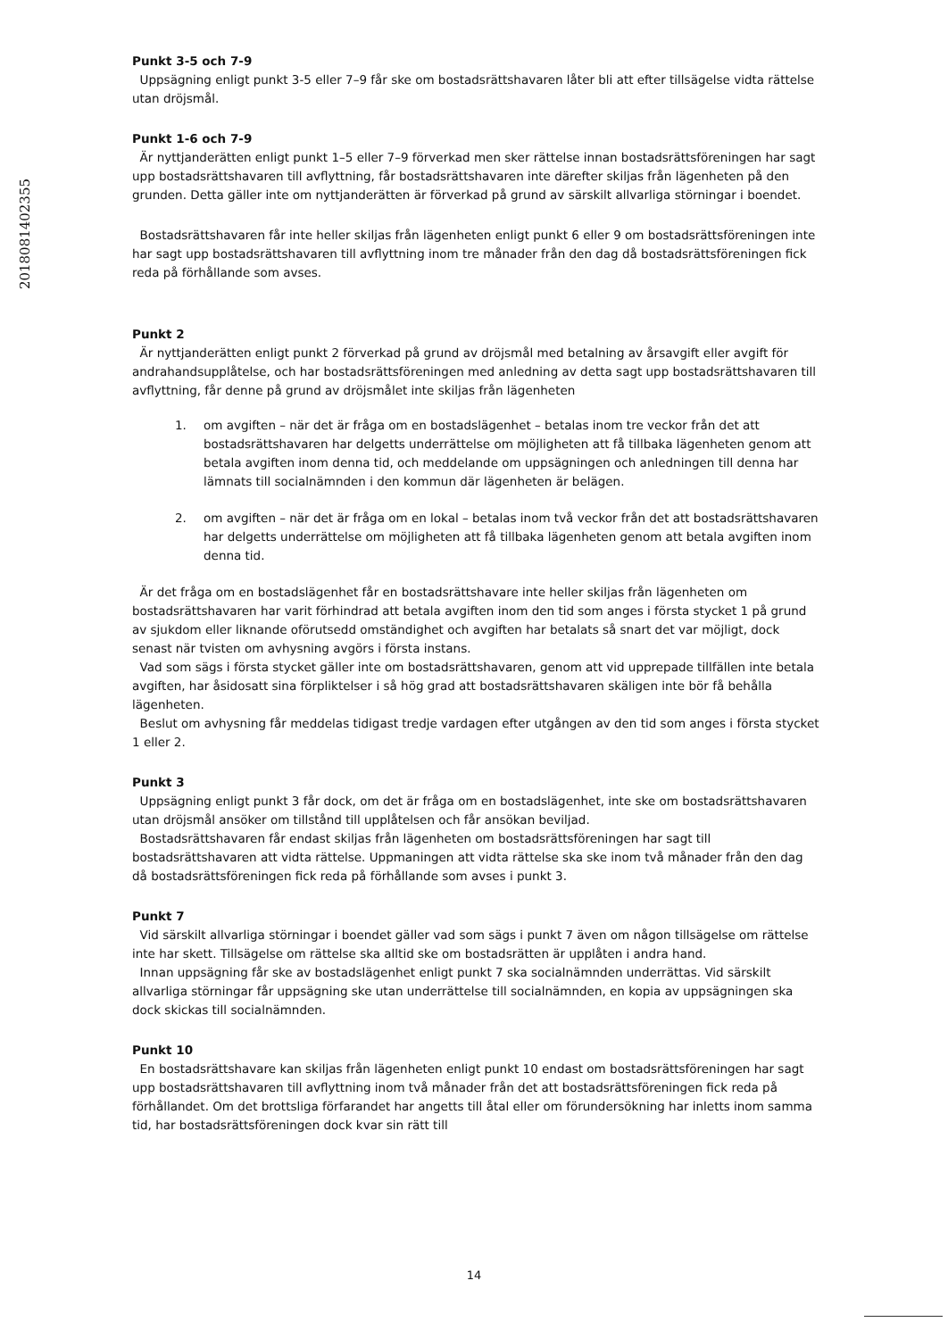201808140235​5
Punkt 3-5 och 7-9
Uppsägning enligt punkt 3-5 eller 7–9 får ske om bostadsrättshavaren låter bli att efter tillsägelse vidta rättelse utan dröjsmål.
Punkt 1-6 och 7-9
Är nyttjanderätten enligt punkt 1–5 eller 7–9 förverkad men sker rättelse innan bostadsrättsföreningen har sagt upp bostadsrättshavaren till avflyttning, får bostadsrättshavaren inte därefter skiljas från lägenheten på den grunden. Detta gäller inte om nyttjanderätten är förverkad på grund av särskilt allvarliga störningar i boendet.
Bostadsrättshavaren får inte heller skiljas från lägenheten enligt punkt 6 eller 9 om bostadsrättsföreningen inte har sagt upp bostadsrättshavaren till avflyttning inom tre månader från den dag då bostadsrättsföreningen fick reda på förhållande som avses.
Punkt 2
Är nyttjanderätten enligt punkt 2 förverkad på grund av dröjsmål med betalning av årsavgift eller avgift för andrahandsupplåtelse, och har bostadsrättsföreningen med anledning av detta sagt upp bostadsrättshavaren till avflyttning, får denne på grund av dröjsmålet inte skiljas från lägenheten
1. om avgiften – när det är fråga om en bostadslägenhet – betalas inom tre veckor från det att bostadsrättshavaren har delgetts underrättelse om möjligheten att få tillbaka lägenheten genom att betala avgiften inom denna tid, och meddelande om uppsägningen och anledningen till denna har lämnats till socialnämnden i den kommun där lägenheten är belägen.
2. om avgiften – när det är fråga om en lokal – betalas inom två veckor från det att bostadsrättshavaren har delgetts underrättelse om möjligheten att få tillbaka lägenheten genom att betala avgiften inom denna tid.
Är det fråga om en bostadslägenhet får en bostadsrättshavare inte heller skiljas från lägenheten om bostadsrättshavaren har varit förhindrad att betala avgiften inom den tid som anges i första stycket 1 på grund av sjukdom eller liknande oförutsedd omständighet och avgiften har betalats så snart det var möjligt, dock senast när tvisten om avhysning avgörs i första instans.
Vad som sägs i första stycket gäller inte om bostadsrättshavaren, genom att vid upprepade tillfällen inte betala avgiften, har åsidosatt sina förpliktelser i så hög grad att bostadsrättshavaren skäligen inte bör få behålla lägenheten.
Beslut om avhysning får meddelas tidigast tredje vardagen efter utgången av den tid som anges i första stycket 1 eller 2.
Punkt 3
Uppsägning enligt punkt 3 får dock, om det är fråga om en bostadslägenhet, inte ske om bostadsrättshavaren utan dröjsmål ansöker om tillstånd till upplåtelsen och får ansökan beviljad.
Bostadsrättshavaren får endast skiljas från lägenheten om bostadsrättsföreningen har sagt till bostadsrättshavaren att vidta rättelse. Uppmaningen att vidta rättelse ska ske inom två månader från den dag då bostadsrättsföreningen fick reda på förhållande som avses i punkt 3.
Punkt 7
Vid särskilt allvarliga störningar i boendet gäller vad som sägs i punkt 7 även om någon tillsägelse om rättelse inte har skett. Tillsägelse om rättelse ska alltid ske om bostadsrätten är upplåten i andra hand.
Innan uppsägning får ske av bostadslägenhet enligt punkt 7 ska socialnämnden underrättas. Vid särskilt allvarliga störningar får uppsägning ske utan underrättelse till socialnämnden, en kopia av uppsägningen ska dock skickas till socialnämnden.
Punkt 10
En bostadsrättshavare kan skiljas från lägenheten enligt punkt 10 endast om bostadsrättsföreningen har sagt upp bostadsrättshavaren till avflyttning inom två månader från det att bostadsrättsföreningen fick reda på förhållandet. Om det brottsliga förfarandet har angetts till åtal eller om förundersökning har inletts inom samma tid, har bostadsrättsföreningen dock kvar sin rätt till
14